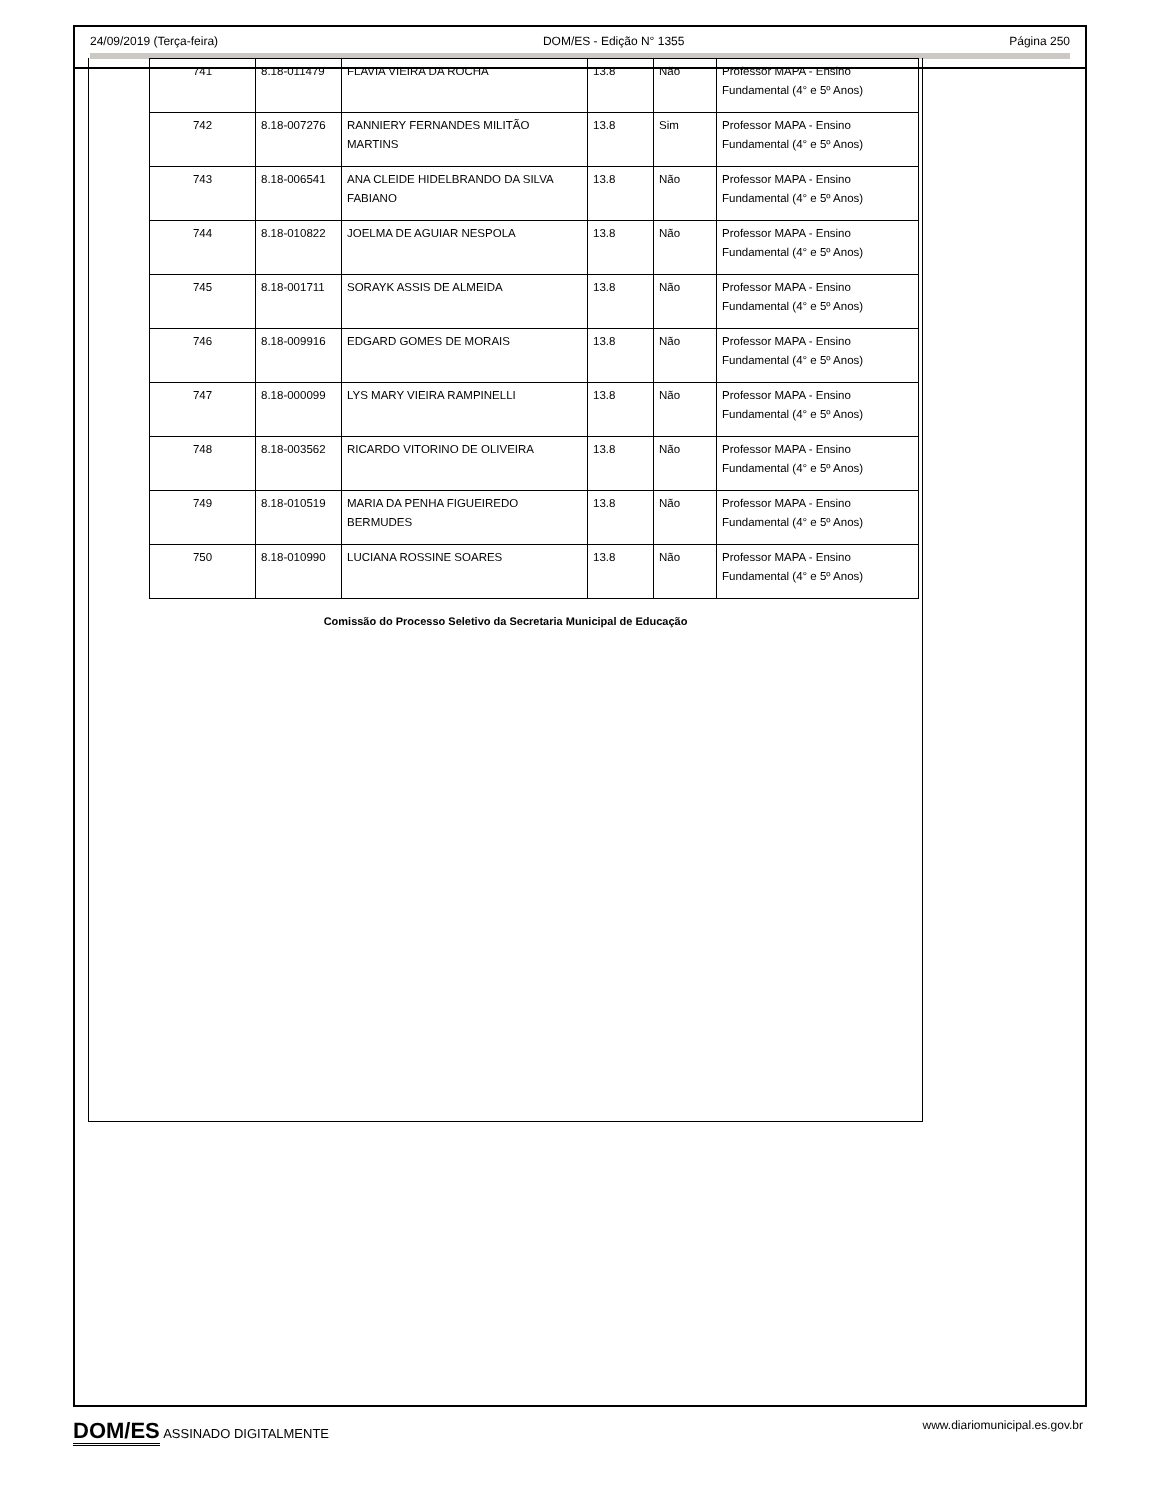24/09/2019 (Terça-feira) DOM/ES - Edição N° 1355 Página 250
| 741 | 8.18-011479 | FLAVIA VIEIRA DA ROCHA | 13.8 | Não | Professor MAPA - Ensino Fundamental (4° e 5º Anos) |
| 742 | 8.18-007276 | RANNIERY FERNANDES MILITÃO MARTINS | 13.8 | Sim | Professor MAPA - Ensino Fundamental (4° e 5º Anos) |
| 743 | 8.18-006541 | ANA CLEIDE HIDELBRANDO DA SILVA FABIANO | 13.8 | Não | Professor MAPA - Ensino Fundamental (4° e 5º Anos) |
| 744 | 8.18-010822 | JOELMA DE AGUIAR NESPOLA | 13.8 | Não | Professor MAPA - Ensino Fundamental (4° e 5º Anos) |
| 745 | 8.18-001711 | SORAYK ASSIS DE ALMEIDA | 13.8 | Não | Professor MAPA - Ensino Fundamental (4° e 5º Anos) |
| 746 | 8.18-009916 | EDGARD GOMES DE MORAIS | 13.8 | Não | Professor MAPA - Ensino Fundamental (4° e 5º Anos) |
| 747 | 8.18-000099 | LYS MARY VIEIRA RAMPINELLI | 13.8 | Não | Professor MAPA - Ensino Fundamental (4° e 5º Anos) |
| 748 | 8.18-003562 | RICARDO VITORINO DE OLIVEIRA | 13.8 | Não | Professor MAPA - Ensino Fundamental (4° e 5º Anos) |
| 749 | 8.18-010519 | MARIA DA PENHA FIGUEIREDO BERMUDES | 13.8 | Não | Professor MAPA - Ensino Fundamental (4° e 5º Anos) |
| 750 | 8.18-010990 | LUCIANA ROSSINE SOARES | 13.8 | Não | Professor MAPA - Ensino Fundamental (4° e 5º Anos) |
Comissão do Processo Seletivo da Secretaria Municipal de Educação
DOM/ES ASSINADO DIGITALMENTE www.diariomunicipal.es.gov.br